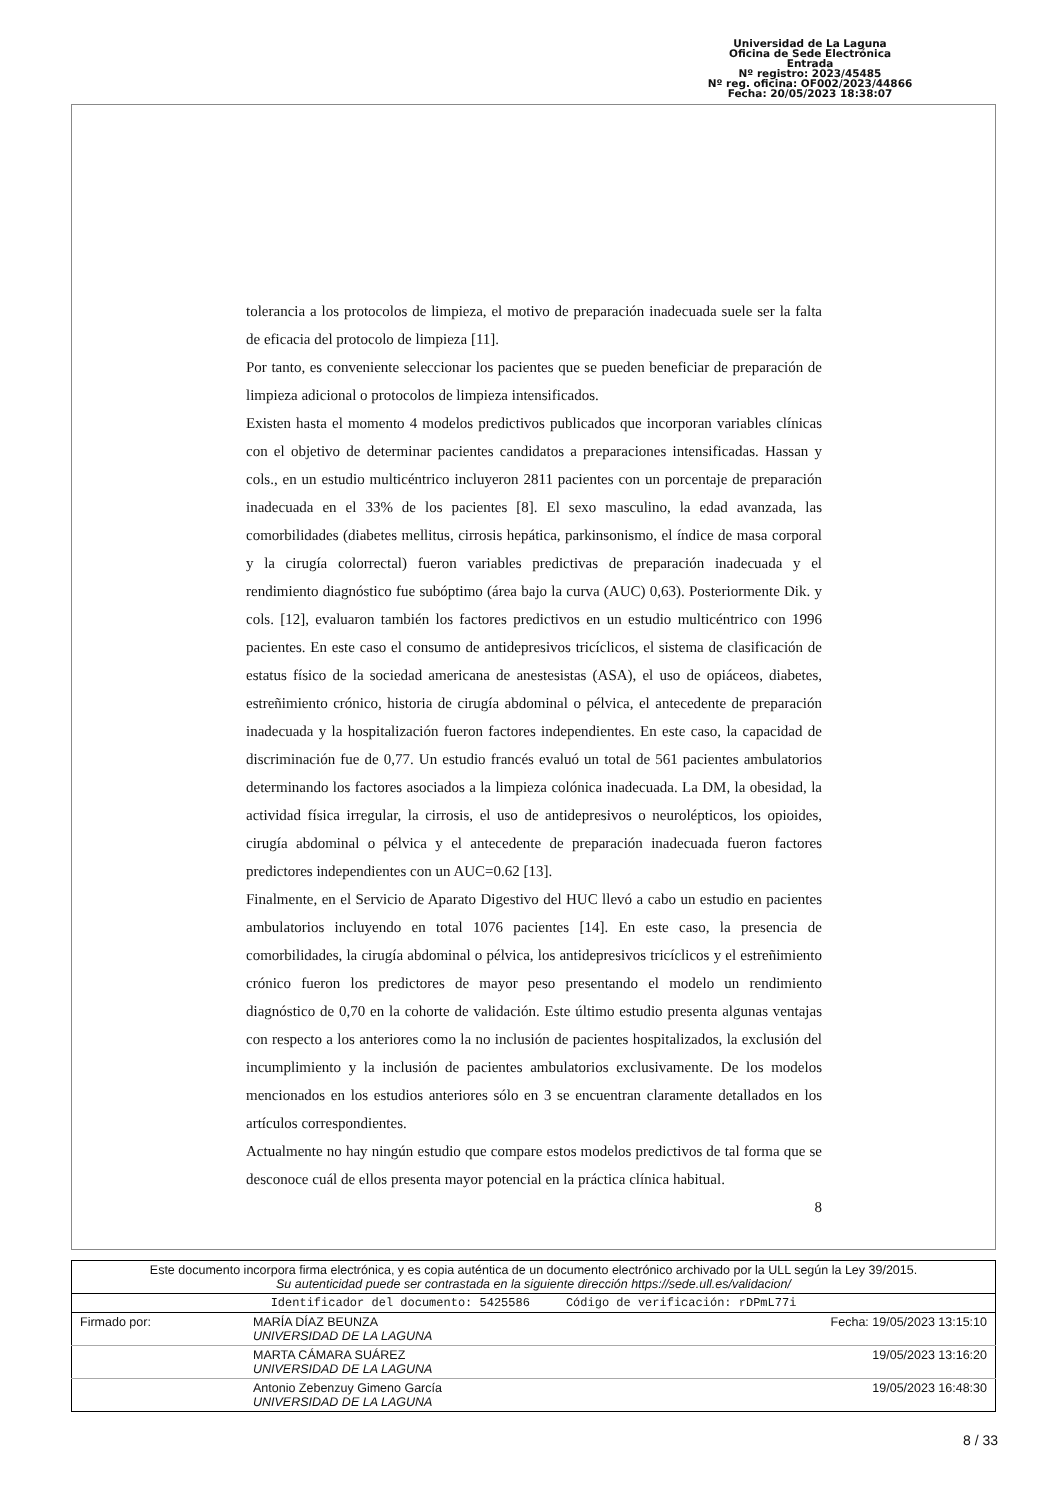Universidad de La Laguna
Oficina de Sede Electrónica
Entrada
Nº registro: 2023/45485
Nº reg. oficina: OF002/2023/44866
Fecha: 20/05/2023 18:38:07
tolerancia a los protocolos de limpieza, el motivo de preparación inadecuada suele ser la falta de eficacia del protocolo de limpieza [11].
Por tanto, es conveniente seleccionar los pacientes que se pueden beneficiar de preparación de limpieza adicional o protocolos de limpieza intensificados.
Existen hasta el momento 4 modelos predictivos publicados que incorporan variables clínicas con el objetivo de determinar pacientes candidatos a preparaciones intensificadas. Hassan y cols., en un estudio multicéntrico incluyeron 2811 pacientes con un porcentaje de preparación inadecuada en el 33% de los pacientes [8]. El sexo masculino, la edad avanzada, las comorbilidades (diabetes mellitus, cirrosis hepática, parkinsonismo, el índice de masa corporal y la cirugía colorrectal) fueron variables predictivas de preparación inadecuada y el rendimiento diagnóstico fue subóptimo (área bajo la curva (AUC) 0,63). Posteriormente Dik. y cols. [12], evaluaron también los factores predictivos en un estudio multicéntrico con 1996 pacientes. En este caso el consumo de antidepresivos tricíclicos, el sistema de clasificación de estatus físico de la sociedad americana de anestesistas (ASA), el uso de opiáceos, diabetes, estreñimiento crónico, historia de cirugía abdominal o pélvica, el antecedente de preparación inadecuada y la hospitalización fueron factores independientes. En este caso, la capacidad de discriminación fue de 0,77. Un estudio francés evaluó un total de 561 pacientes ambulatorios determinando los factores asociados a la limpieza colónica inadecuada. La DM, la obesidad, la actividad física irregular, la cirrosis, el uso de antidepresivos o neurolépticos, los opioides, cirugía abdominal o pélvica y el antecedente de preparación inadecuada fueron factores predictores independientes con un AUC=0.62 [13].
Finalmente, en el Servicio de Aparato Digestivo del HUC llevó a cabo un estudio en pacientes ambulatorios incluyendo en total 1076 pacientes [14]. En este caso, la presencia de comorbilidades, la cirugía abdominal o pélvica, los antidepresivos tricíclicos y el estreñimiento crónico fueron los predictores de mayor peso presentando el modelo un rendimiento diagnóstico de 0,70 en la cohorte de validación. Este último estudio presenta algunas ventajas con respecto a los anteriores como la no inclusión de pacientes hospitalizados, la exclusión del incumplimiento y la inclusión de pacientes ambulatorios exclusivamente. De los modelos mencionados en los estudios anteriores sólo en 3 se encuentran claramente detallados en los artículos correspondientes.
Actualmente no hay ningún estudio que compare estos modelos predictivos de tal forma que se desconoce cuál de ellos presenta mayor potencial en la práctica clínica habitual.
8
| Este documento incorpora firma electrónica, y es copia auténtica de un documento electrónico archivado por la ULL según la Ley 39/2015. Su autenticidad puede ser contrastada en la siguiente dirección https://sede.ull.es/validacion/ | | |
| Identificador del documento: 5425586 Código de verificación: rDPmL77i | | |
| Firmado por: | MARÍA DÍAZ BEUNZA UNIVERSIDAD DE LA LAGUNA | Fecha: 19/05/2023 13:15:10 |
| | MARTA CÁMARA SUÁREZ UNIVERSIDAD DE LA LAGUNA | 19/05/2023 13:16:20 |
| | Antonio Zebenzuy Gimeno García UNIVERSIDAD DE LA LAGUNA | 19/05/2023 16:48:30 |
8 / 33